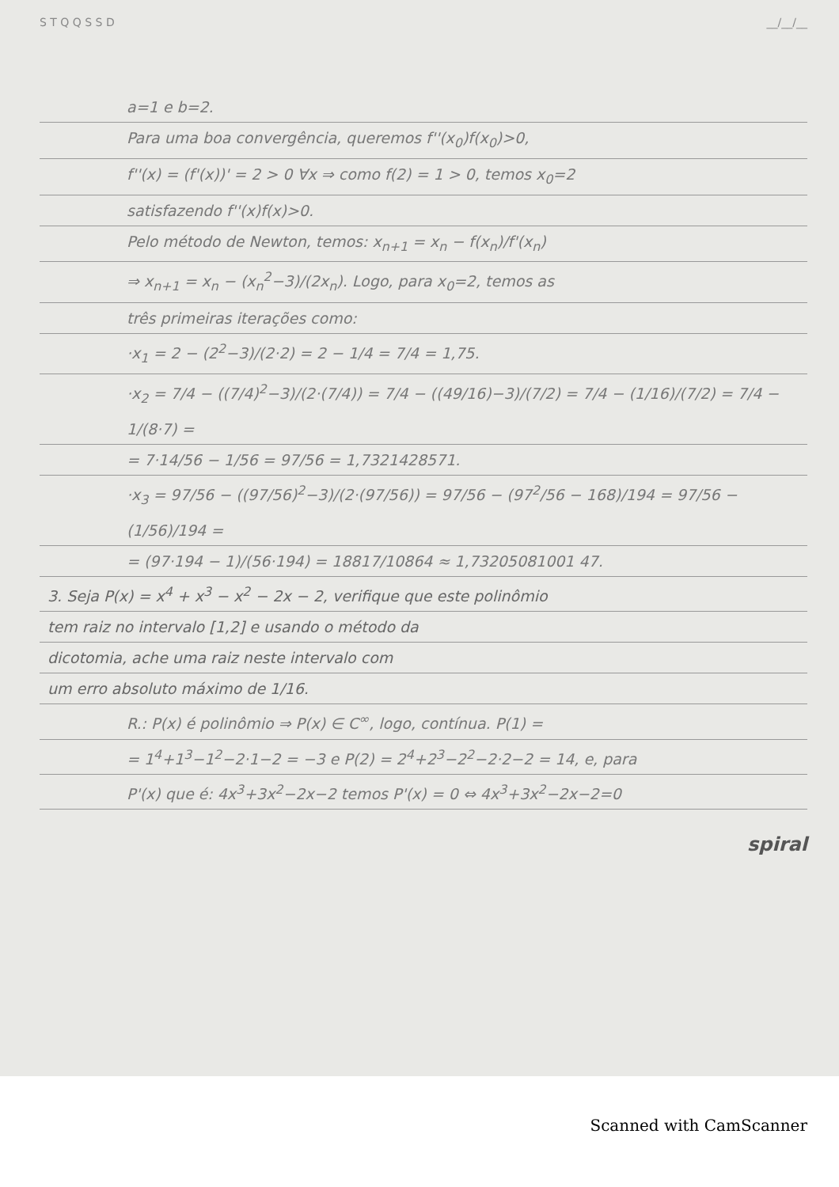S T Q Q S S D __/__/__
a=1 e b=2.
Para uma boa convergência, queremos f''(x<sub>0</sub>)f(x<sub>0</sub>)>0,
f''(x) = (f'(x))' = 2 > 0 ∀x ⇒ como f(2) = 1 > 0, temos x<sub>0</sub>=2
satisfazendo f''(x)f(x)>0.
Pelo método de Newton, temos: x<sub>n+1</sub> = x<sub>n</sub> − f(x<sub>n</sub>)/f'(x<sub>n</sub>)
⇒ x<sub>n+1</sub> = x<sub>n</sub> − (x<sub>n</sub><sup>2</sup>−3)/(2x<sub>n</sub>). Logo, para x<sub>0</sub>=2, temos as
três primeiras iterações como:
·x<sub>1</sub> = 2 − (2<sup>2</sup>−3)/(2·2) = 2 − 1/4 = 7/4 = 1,75.
·x<sub>2</sub> = 7/4 − ((7/4)<sup>2</sup>−3)/(2·(7/4)) = 7/4 − ((49/16)−3)/(7/2) = 7/4 − (1/16)/(7/2) = 7/4 − 1/(8·7) =
= 7·14/56 − 1/56 = 97/56 = 1,7321428571.
·x<sub>3</sub> = 97/56 − ((97/56)<sup>2</sup>−3)/(2·(97/56)) = 97/56 − (97<sup>2</sup>/56 − 168)/194 = 97/56 − (1/56)/194 =
= (97·194 − 1)/(56·194) = 18817/10864 ≈ 1,73205081001 47.
3. Seja P(x) = x<sup>4</sup> + x<sup>3</sup> − x<sup>2</sup> − 2x − 2, verifique que este polinômio
tem raiz no intervalo [1,2] e usando o método da
dicotomia, ache uma raiz neste intervalo com
um erro absoluto máximo de 1/16.
R.: P(x) é polinômio ⇒ P(x) ∈ C<sup>∞</sup>, logo, contínua. P(1) =
= 1<sup>4</sup>+1<sup>3</sup>−1<sup>2</sup>−2·1−2 = −3 e P(2) = 2<sup>4</sup>+2<sup>3</sup>−2<sup>2</sup>−2·2−2 = 14, e, para
P'(x) que é: 4x<sup>3</sup>+3x<sup>2</sup>−2x−2 temos P'(x) = 0 ⇔ 4x<sup>3</sup>+3x<sup>2</sup>−2x−2=0
spiral
Scanned with CamScanner